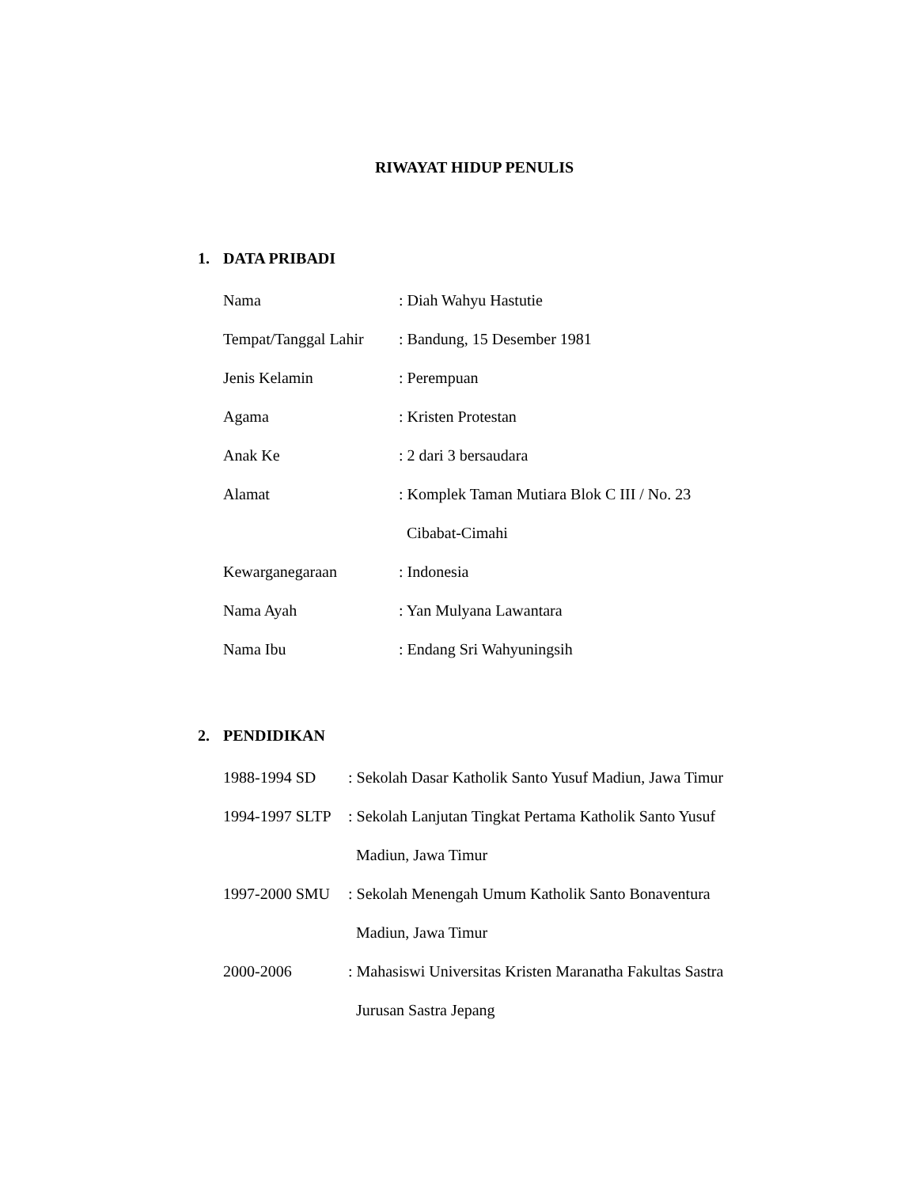RIWAYAT HIDUP PENULIS
1. DATA PRIBADI
| Nama | : Diah Wahyu Hastutie |
| Tempat/Tanggal Lahir | : Bandung, 15 Desember 1981 |
| Jenis Kelamin | : Perempuan |
| Agama | : Kristen Protestan |
| Anak Ke | : 2 dari 3 bersaudara |
| Alamat | : Komplek Taman Mutiara Blok C III / No. 23 |
| | Cibabat-Cimahi |
| Kewarganegaraan | : Indonesia |
| Nama Ayah | : Yan Mulyana Lawantara |
| Nama Ibu | : Endang Sri Wahyuningsih |
2. PENDIDIKAN
| 1988-1994 SD | : Sekolah Dasar Katholik Santo Yusuf Madiun, Jawa Timur |
| 1994-1997 SLTP | : Sekolah Lanjutan Tingkat Pertama Katholik Santo Yusuf |
| | Madiun, Jawa Timur |
| 1997-2000 SMU | : Sekolah Menengah Umum Katholik Santo Bonaventura |
| | Madiun, Jawa Timur |
| 2000-2006 | : Mahasiswi Universitas Kristen Maranatha Fakultas Sastra |
| | Jurusan Sastra Jepang |